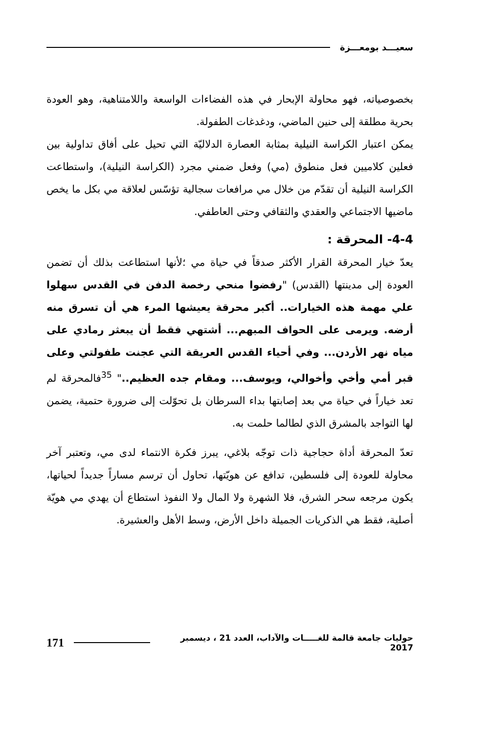سعيـــد بومعـــزة
بخصوصياته، فهو محاولة الإبحار في هذه الفضاءات الواسعة واللامتناهية، وهو العودة بحرية مطلقة إلى حنين الماضي، ودغدغات الطفولة.
يمكن اعتبار الكراسة النيلية بمثابة العصارة الدلاليّة التي تحيل على أفاق تداولية بين فعلين كلاميين فعل منطوق (مي) وفعل ضمني مجرد (الكراسة النيلية)، واستطاعت الكراسة النيلية أن تقدّم من خلال مي مرافعات سجالية تؤسّس لعلاقة مي بكل ما يخص ماضيها الاجتماعي والعقدي والثقافي وحتى العاطفي.
4-4- المحرقة :
يعدّ خيار المحرقة القرار الأكثر صدقاً في حياة مي ؛لأنها استطاعت بذلك أن تضمن العودة إلى مدينتها (القدس) "رفضوا منحي رخصة الدفن في القدس سهلوا علي مهمة هذه الخيارات.. أكبر محرقة يعيشها المرء هي أن تسرق منه أرضه. ويرمى على الحواف المبهم... أشتهي فقط أن يبعثر رمادي على مياه نهر الأردن... وفي أحياء القدس العريقة التي عجنت طفولتي وعلى قبر أمي وأخي وأخوالي، ويوسف... ومقام جده العظيم.." <sup>35</sup>فالمحرقة لم تعد خياراً في حياة مي بعد إصابتها بداء السرطان بل تحوّلت إلى ضرورة حتمية، يضمن لها التواجد بالمشرق الذي لطالما حلمت به.
تعدّ المحرقة أداة حجاجية ذات توجّه بلاغي، يبرز فكرة الانتماء لدى مي، وتعتبر آخر محاولة للعودة إلى فلسطين، تدافع عن هويّتها، تحاول أن ترسم مساراً جديداً لحياتها، يكون مرجعه سحر الشرق، فلا الشهرة ولا المال ولا النفوذ استطاع أن يهدي مي هويّة أصلية، فقط هي الذكريات الجميلة داخل الأرض، وسط الأهل والعشيرة.
حوليات جامعة قالمة للغـــــات والآداب، العدد 21 ، ديسمبر 2017 171